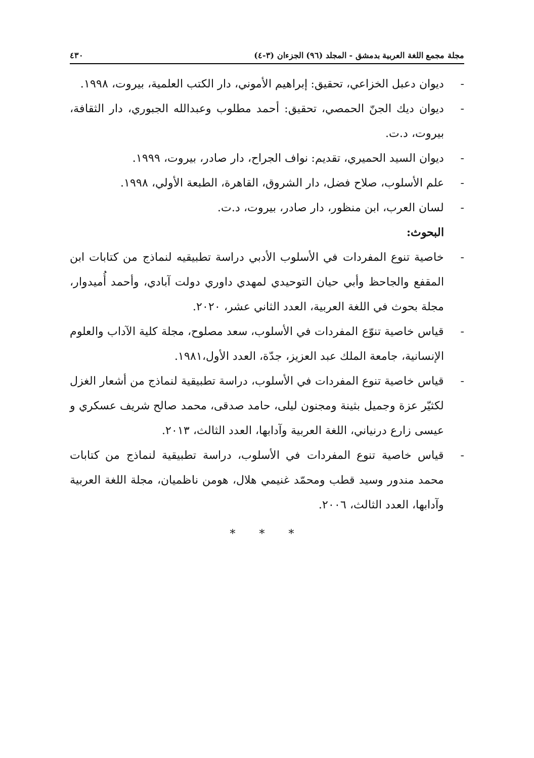مجلة مجمع اللغة العربية بدمشق - المجلد (٩٦) الجزءان (٣-٤) ٤٣٠
- ديوان دعبل الخزاعي، تحقيق: إبراهيم الأموني، دار الكتب العلمية، بيروت، ١٩٩٨.
- ديوان ديك الجنّ الحمصي، تحقيق: أحمد مطلوب وعبدالله الجبوري، دار الثقافة، بيروت، د.ت.
- ديوان السيد الحميري، تقديم: نواف الجراح، دار صادر، بيروت، ١٩٩٩.
- علم الأسلوب، صلاح فضل، دار الشروق، القاهرة، الطبعة الأولي، ١٩٩٨.
- لسان العرب، ابن منظور، دار صادر، بيروت، د.ت.
البحوث:
- خاصية تنوع المفردات في الأسلوب الأدبي دراسة تطبيقيه لنماذج من كتابات ابن المقفع والجاحظ وأبي حيان التوحيدي لمهدي داوري دولت آبادي، وأحمد أُميدوار، مجلة بحوث في اللغة العربية، العدد الثاني عشر، ٢٠٢٠.
- قياس خاصية تنوّع المفردات في الأسلوب، سعد مصلوح، مجلة كلية الآداب والعلوم الإنسانية، جامعة الملك عبد العزيز، جدّة، العدد الأول،١٩٨١.
- قياس خاصية تنوع المفردات في الأسلوب، دراسة تطبيقية لنماذج من أشعار الغزل لكثيّر عزة وجميل بثينة ومجنون ليلى، حامد صدقى، محمد صالح شريف عسكري و عيسى زارع درنياني، اللغة العربية وآدابها، العدد الثالث، ٢٠١٣.
- قياس خاصية تنوع المفردات في الأسلوب، دراسة تطبيقية لنماذج من كتابات محمد مندور وسيد قطب ومحمّد غنيمي هلال، هومن ناظميان، مجلة اللغة العربية وآدابها، العدد الثالث، ٢٠٠٦.
* * *